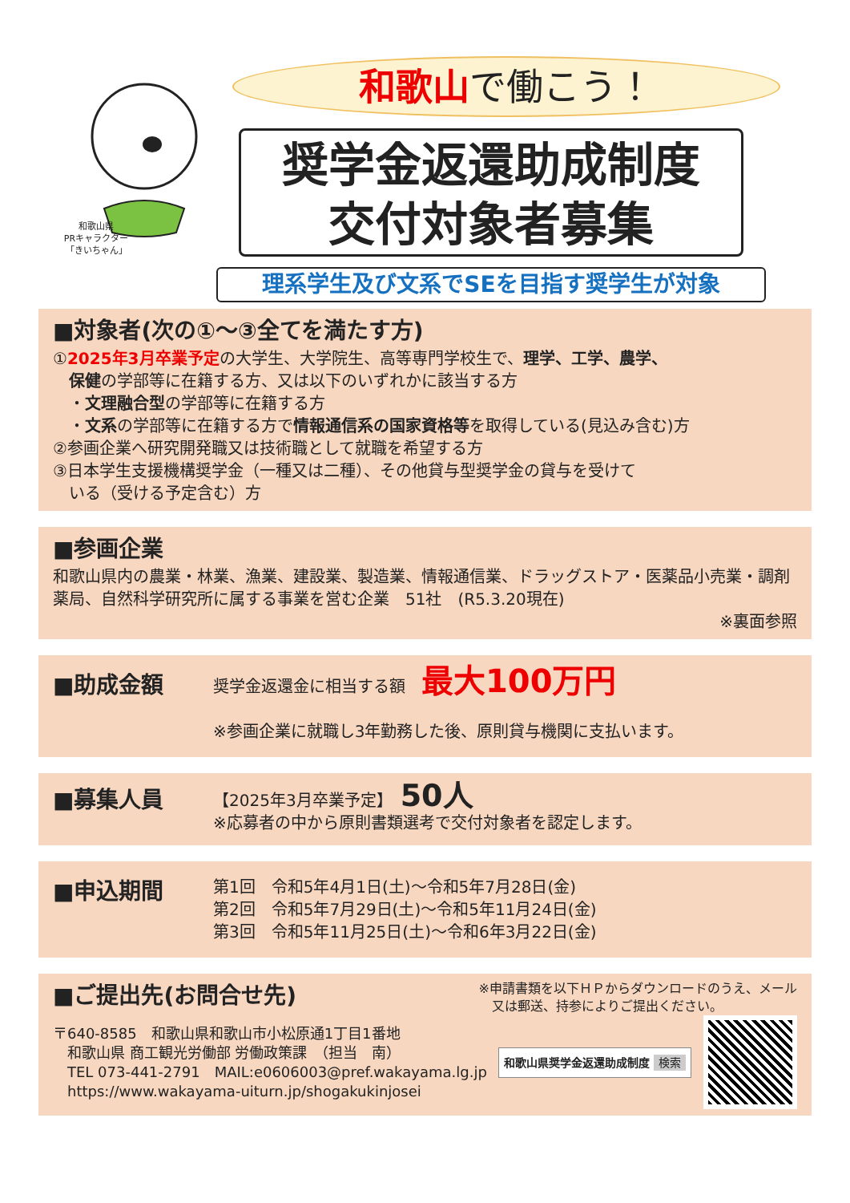和歌山県
PRキャラクター
「きいちゃん」
和歌山で働こう！
奨学金返還助成制度
交付対象者募集
理系学生及び文系でSEを目指す奨学生が対象
■対象者(次の①～③全てを満たす方)
①2025年3月卒業予定の大学生、大学院生、高等専門学校生で、理学、工学、農学、
　保健の学部等に在籍する方、又は以下のいずれかに該当する方
　・文理融合型の学部等に在籍する方
　・文系の学部等に在籍する方で情報通信系の国家資格等を取得している(見込み含む)方
②参画企業へ研究開発職又は技術職として就職を希望する方
③日本学生支援機構奨学金（一種又は二種）、その他貸与型奨学金の貸与を受けて
　いる（受ける予定含む）方
■参画企業
和歌山県内の農業・林業、漁業、建設業、製造業、情報通信業、ドラッグストア・医薬品小売業・調剤薬局、自然科学研究所に属する事業を営む企業　51社　(R5.3.20現在)
※裏面参照
■助成金額
奨学金返還金に相当する額　最大100万円
※参画企業に就職し3年勤務した後、原則貸与機関に支払います。
■募集人員
【2025年3月卒業予定】　50人
※応募者の中から原則書類選考で交付対象者を認定します。
■申込期間
第1回　令和5年4月1日(土)～令和5年7月28日(金)
第2回　令和5年7月29日(土)～令和5年11月24日(金)
第3回　令和5年11月25日(土)～令和6年3月22日(金)
■ご提出先(お問合せ先)
※申請書類を以下ＨＰからダウンロードのうえ、メール
　又は郵送、持参によりご提出ください。
〒640-8585　和歌山県和歌山市小松原通1丁目1番地
　和歌山県 商工観光労働部 労働政策課　（担当　南）
　TEL 073-441-2791　MAIL:e0606003@pref.wakayama.lg.jp
　https://www.wakayama-uiturn.jp/shogakukinjosei
和歌山県奨学金返還助成制度 検索